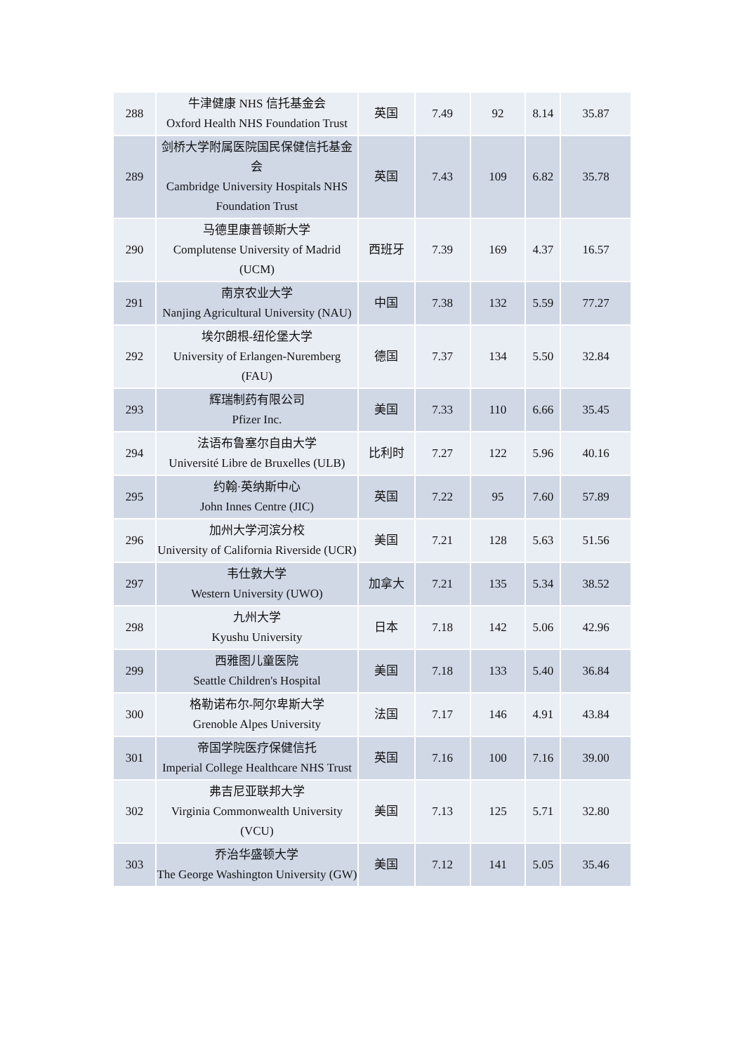| 288 | 牛津健康 NHS 信托基金会 Oxford Health NHS Foundation Trust | 英国 | 7.49 | 92 | 8.14 | 35.87 |
| 289 | 剑桥大学附属医院国民保健信托基金会 Cambridge University Hospitals NHS Foundation Trust | 英国 | 7.43 | 109 | 6.82 | 35.78 |
| 290 | 马德里康普顿斯大学 Complutense University of Madrid (UCM) | 西班牙 | 7.39 | 169 | 4.37 | 16.57 |
| 291 | 南京农业大学 Nanjing Agricultural University (NAU) | 中国 | 7.38 | 132 | 5.59 | 77.27 |
| 292 | 埃尔朗根-纽伦堡大学 University of Erlangen-Nuremberg (FAU) | 德国 | 7.37 | 134 | 5.50 | 32.84 |
| 293 | 辉瑞制药有限公司 Pfizer Inc. | 美国 | 7.33 | 110 | 6.66 | 35.45 |
| 294 | 法语布鲁塞尔自由大学 Université Libre de Bruxelles (ULB) | 比利时 | 7.27 | 122 | 5.96 | 40.16 |
| 295 | 约翰·英纳斯中心 John Innes Centre (JIC) | 英国 | 7.22 | 95 | 7.60 | 57.89 |
| 296 | 加州大学河滨分校 University of California Riverside (UCR) | 美国 | 7.21 | 128 | 5.63 | 51.56 |
| 297 | 韦仕敦大学 Western University (UWO) | 加拿大 | 7.21 | 135 | 5.34 | 38.52 |
| 298 | 九州大学 Kyushu University | 日本 | 7.18 | 142 | 5.06 | 42.96 |
| 299 | 西雅图儿童医院 Seattle Children's Hospital | 美国 | 7.18 | 133 | 5.40 | 36.84 |
| 300 | 格勒诺布尔-阿尔卑斯大学 Grenoble Alpes University | 法国 | 7.17 | 146 | 4.91 | 43.84 |
| 301 | 帝国学院医疗保健信托 Imperial College Healthcare NHS Trust | 英国 | 7.16 | 100 | 7.16 | 39.00 |
| 302 | 弗吉尼亚联邦大学 Virginia Commonwealth University (VCU) | 美国 | 7.13 | 125 | 5.71 | 32.80 |
| 303 | 乔治华盛顿大学 The George Washington University (GW) | 美国 | 7.12 | 141 | 5.05 | 35.46 |